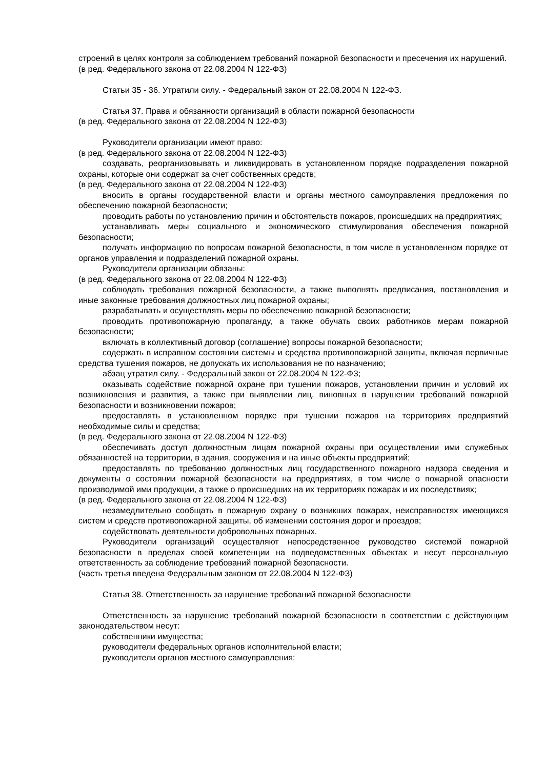строений в целях контроля за соблюдением требований пожарной безопасности и пресечения их нарушений.
(в ред. Федерального закона от 22.08.2004 N 122-ФЗ)
Статьи 35 - 36. Утратили силу. - Федеральный закон от 22.08.2004 N 122-ФЗ.
Статья 37. Права и обязанности организаций в области пожарной безопасности
(в ред. Федерального закона от 22.08.2004 N 122-ФЗ)
Руководители организации имеют право:
(в ред. Федерального закона от 22.08.2004 N 122-ФЗ)
создавать, реорганизовывать и ликвидировать в установленном порядке подразделения пожарной охраны, которые они содержат за счет собственных средств;
(в ред. Федерального закона от 22.08.2004 N 122-ФЗ)
вносить в органы государственной власти и органы местного самоуправления предложения по обеспечению пожарной безопасности;
проводить работы по установлению причин и обстоятельств пожаров, происшедших на предприятиях;
устанавливать меры социального и экономического стимулирования обеспечения пожарной безопасности;
получать информацию по вопросам пожарной безопасности, в том числе в установленном порядке от органов управления и подразделений пожарной охраны.
Руководители организации обязаны:
(в ред. Федерального закона от 22.08.2004 N 122-ФЗ)
соблюдать требования пожарной безопасности, а также выполнять предписания, постановления и иные законные требования должностных лиц пожарной охраны;
разрабатывать и осуществлять меры по обеспечению пожарной безопасности;
проводить противопожарную пропаганду, а также обучать своих работников мерам пожарной безопасности;
включать в коллективный договор (соглашение) вопросы пожарной безопасности;
содержать в исправном состоянии системы и средства противопожарной защиты, включая первичные средства тушения пожаров, не допускать их использования не по назначению;
абзац утратил силу. - Федеральный закон от 22.08.2004 N 122-ФЗ;
оказывать содействие пожарной охране при тушении пожаров, установлении причин и условий их возникновения и развития, а также при выявлении лиц, виновных в нарушении требований пожарной безопасности и возникновении пожаров;
предоставлять в установленном порядке при тушении пожаров на территориях предприятий необходимые силы и средства;
(в ред. Федерального закона от 22.08.2004 N 122-ФЗ)
обеспечивать доступ должностным лицам пожарной охраны при осуществлении ими служебных обязанностей на территории, в здания, сооружения и на иные объекты предприятий;
предоставлять по требованию должностных лиц государственного пожарного надзора сведения и документы о состоянии пожарной безопасности на предприятиях, в том числе о пожарной опасности производимой ими продукции, а также о происшедших на их территориях пожарах и их последствиях;
(в ред. Федерального закона от 22.08.2004 N 122-ФЗ)
незамедлительно сообщать в пожарную охрану о возникших пожарах, неисправностях имеющихся систем и средств противопожарной защиты, об изменении состояния дорог и проездов;
содействовать деятельности добровольных пожарных.
Руководители организаций осуществляют непосредственное руководство системой пожарной безопасности в пределах своей компетенции на подведомственных объектах и несут персональную ответственность за соблюдение требований пожарной безопасности.
(часть третья введена Федеральным законом от 22.08.2004 N 122-ФЗ)
Статья 38. Ответственность за нарушение требований пожарной безопасности
Ответственность за нарушение требований пожарной безопасности в соответствии с действующим законодательством несут:
собственники имущества;
руководители федеральных органов исполнительной власти;
руководители органов местного самоуправления;